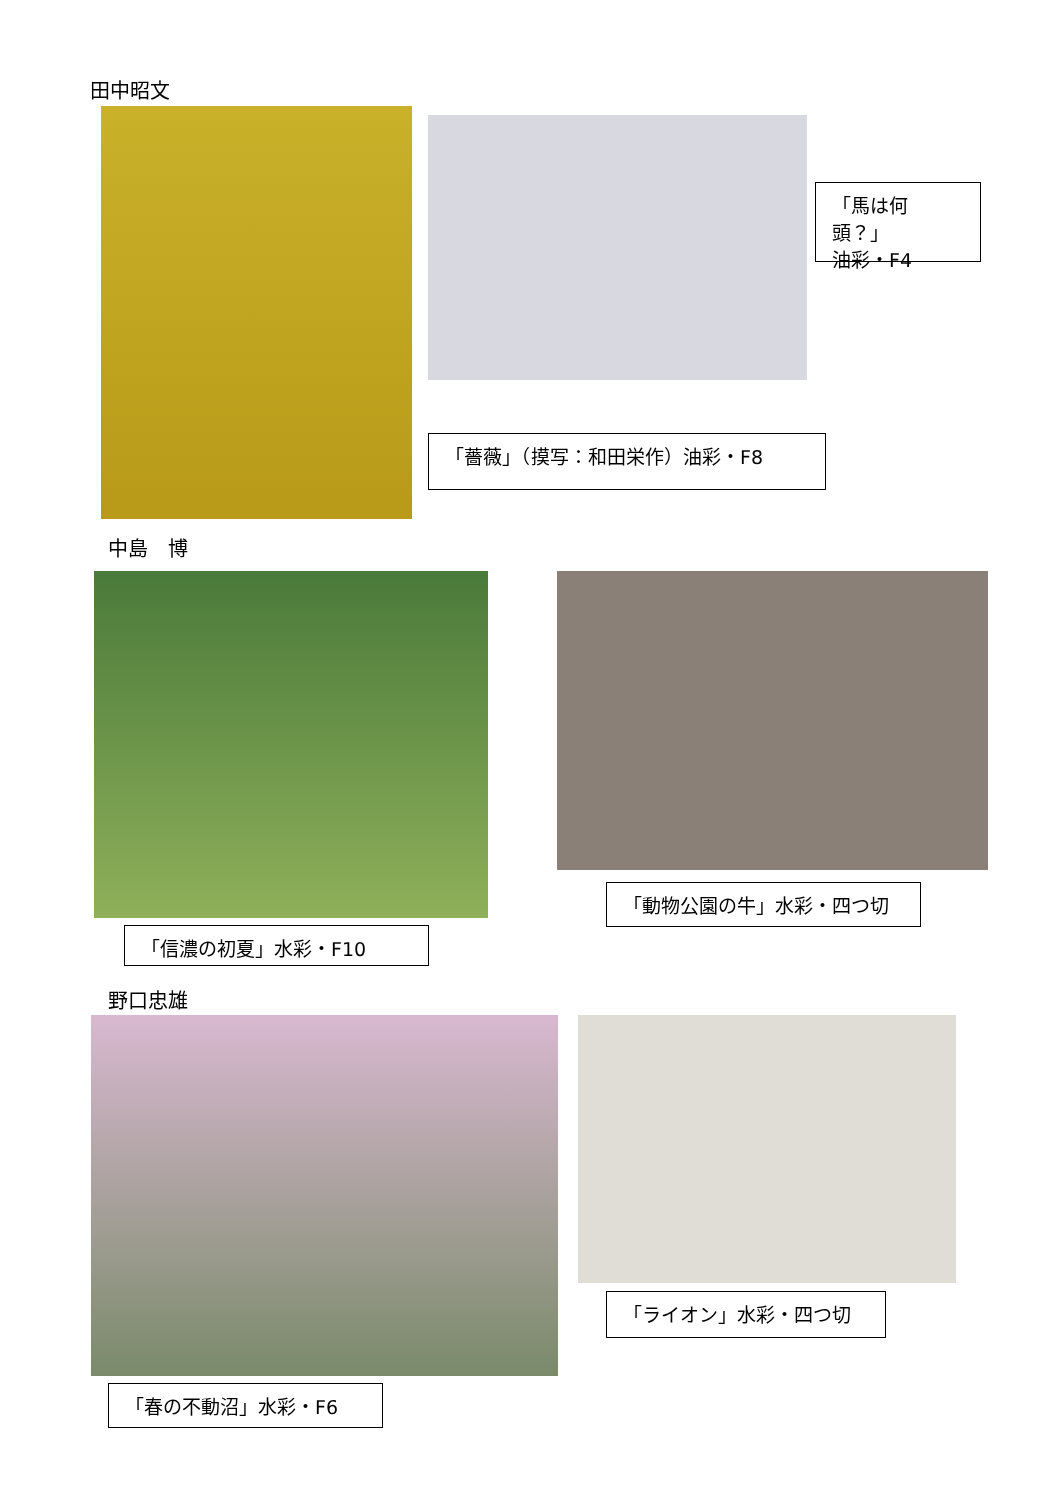田中昭文
「馬は何頭？」
油彩・F4
「薔薇」（摸写：和田栄作）油彩・F8
中島　博
「動物公園の牛」水彩・四つ切
「信濃の初夏」水彩・F10
野口忠雄
「ライオン」水彩・四つ切
「春の不動沼」水彩・F6